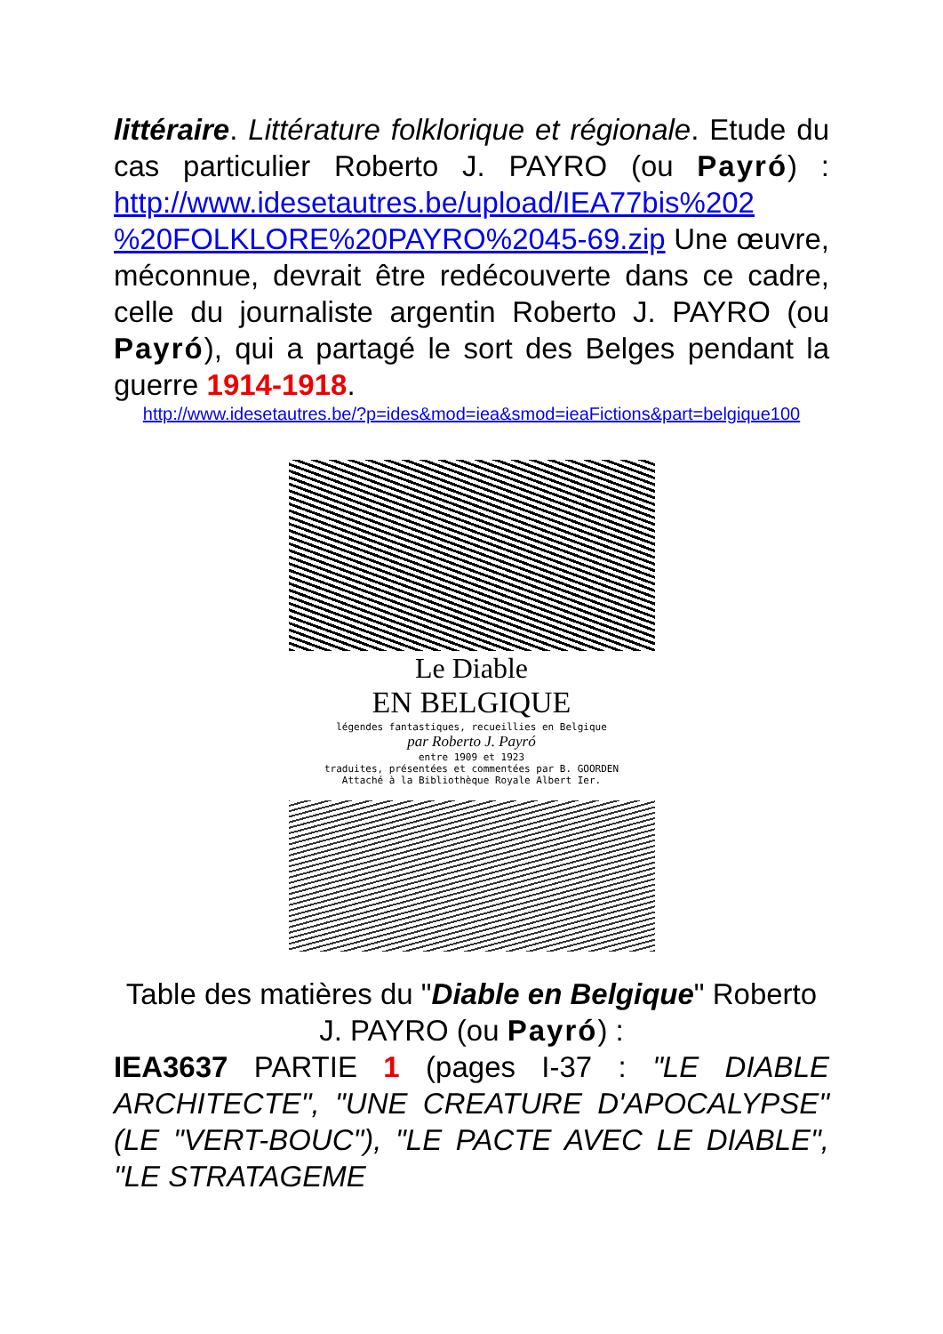littéraire. Littérature folklorique et régionale. Etude du cas particulier Roberto J. PAYRO (ou Payró) : http://www.idesetautres.be/upload/IEA77bis%202 %20FOLKLORE%20PAYRO%2045-69.zip Une œuvre, méconnue, devrait être redécouverte dans ce cadre, celle du journaliste argentin Roberto J. PAYRO (ou Payró), qui a partagé le sort des Belges pendant la guerre 1914-1918.
http://www.idesetautres.be/?p=ides&mod=iea&smod=ieaFictions&part=belgique100
Le Diable
EN BELGIQUE
légendes fantastiques, recueillies en Belgique
par Roberto J. Payró
entre 1909 et 1923
traduites, présentées et commentées par B. GOORDEN
Attaché à la Bibliothèque Royale Albert Ier.
Table des matières du "Diable en Belgique" Roberto J. PAYRO (ou Payró) :
IEA3637 PARTIE 1 (pages I-37 : "LE DIABLE ARCHITECTE", "UNE CREATURE D'APOCALYPSE" (LE "VERT-BOUC"), "LE PACTE AVEC LE DIABLE", "LE STRATAGEME